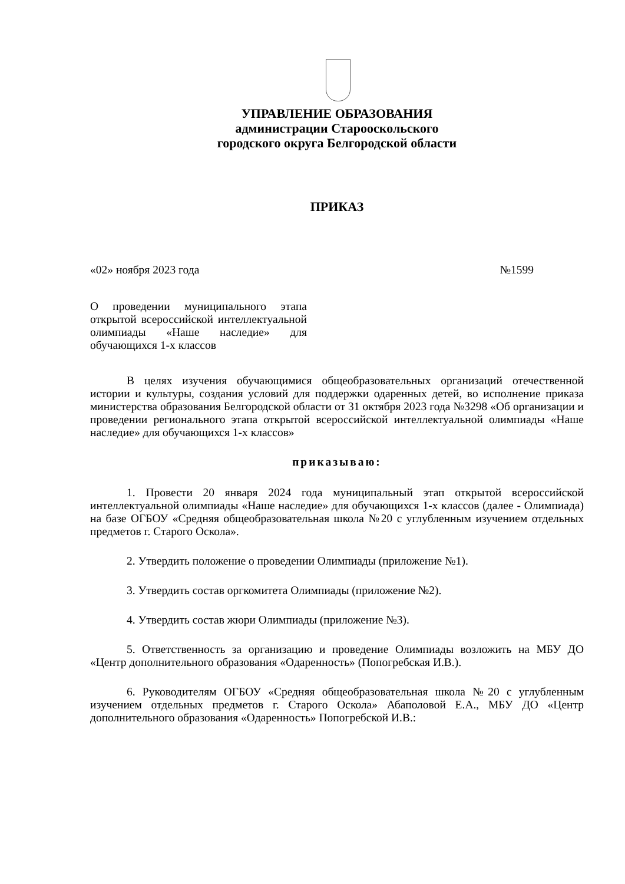УПРАВЛЕНИЕ ОБРАЗОВАНИЯ
администрации Старооскольского
городского округа Белгородской области
ПРИКАЗ
«02» ноября 2023 года №1599
О проведении муниципального этапа открытой всероссийской интеллектуальной олимпиады «Наше наследие» для обучающихся 1-х классов
В целях изучения обучающимися общеобразовательных организаций отечественной истории и культуры, создания условий для поддержки одаренных детей, во исполнение приказа министерства образования Белгородской области от 31 октября 2023 года №3298 «Об организации и проведении регионального этапа открытой всероссийской интеллектуальной олимпиады «Наше наследие» для обучающихся 1-х классов»
приказываю:
1. Провести 20 января 2024 года муниципальный этап открытой всероссийской интеллектуальной олимпиады «Наше наследие» для обучающихся 1-х классов (далее - Олимпиада) на базе ОГБОУ «Средняя общеобразовательная школа №20 с углубленным изучением отдельных предметов г. Старого Оскола».
2. Утвердить положение о проведении Олимпиады (приложение №1).
3. Утвердить состав оргкомитета Олимпиады (приложение №2).
4. Утвердить состав жюри Олимпиады (приложение №3).
5. Ответственность за организацию и проведение Олимпиады возложить на МБУ ДО «Центр дополнительного образования «Одаренность» (Попогребская И.В.).
6. Руководителям ОГБОУ «Средняя общеобразовательная школа №20 с углубленным изучением отдельных предметов г. Старого Оскола» Абаполовой Е.А., МБУ ДО «Центр дополнительного образования «Одаренность» Попогребской И.В.: